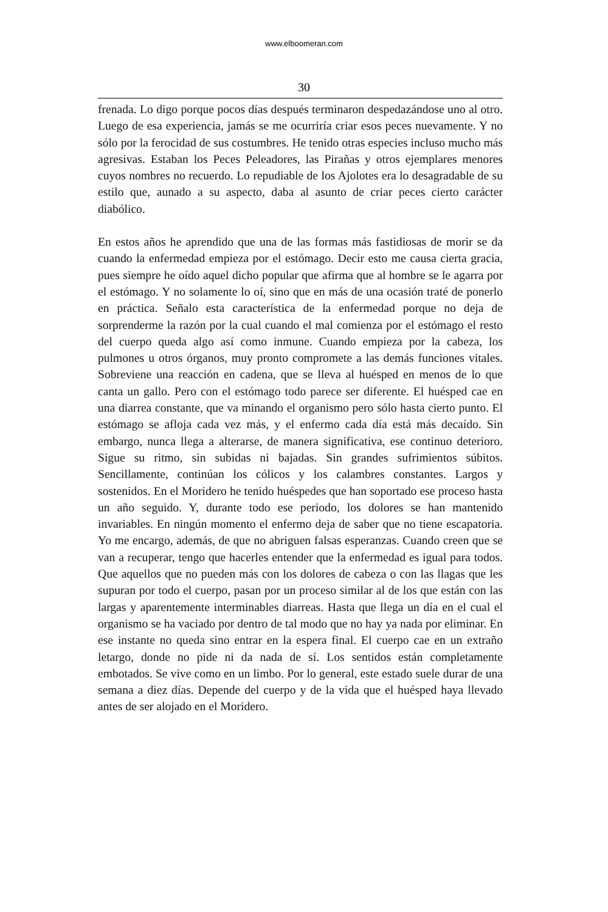www.elboomeran.com
30
frenada. Lo digo porque pocos días después terminaron despedazándose uno al otro. Luego de esa experiencia, jamás se me ocurriría criar esos peces nuevamente. Y no sólo por la ferocidad de sus costumbres. He tenido otras especies incluso mucho más agresivas. Estaban los Peces Peleadores, las Pirañas y otros ejemplares menores cuyos nombres no recuerdo. Lo repudiable de los Ajolotes era lo desagradable de su estilo que, aunado a su aspecto, daba al asunto de criar peces cierto carácter diabólico.
En estos años he aprendido que una de las formas más fastidiosas de morir se da cuando la enfermedad empieza por el estómago. Decir esto me causa cierta gracia, pues siempre he oído aquel dicho popular que afirma que al hombre se le agarra por el estómago. Y no solamente lo oí, sino que en más de una ocasión traté de ponerlo en práctica. Señalo esta característica de la enfermedad porque no deja de sorprenderme la razón por la cual cuando el mal comienza por el estómago el resto del cuerpo queda algo así como inmune. Cuando empieza por la cabeza, los pulmones u otros órganos, muy pronto compromete a las demás funciones vitales. Sobreviene una reacción en cadena, que se lleva al huésped en menos de lo que canta un gallo. Pero con el estómago todo parece ser diferente. El huésped cae en una diarrea constante, que va minando el organismo pero sólo hasta cierto punto. El estómago se afloja cada vez más, y el enfermo cada día está más decaído. Sin embargo, nunca llega a alterarse, de manera significativa, ese continuo deterioro. Sigue su ritmo, sin subidas ni bajadas. Sin grandes sufrimientos súbitos. Sencillamente, continúan los cólicos y los calambres constantes. Largos y sostenidos. En el Moridero he tenido huéspedes que han soportado ese proceso hasta un año seguido. Y, durante todo ese periodo, los dolores se han mantenido invariables. En ningún momento el enfermo deja de saber que no tiene escapatoria. Yo me encargo, además, de que no abriguen falsas esperanzas. Cuando creen que se van a recuperar, tengo que hacerles entender que la enfermedad es igual para todos. Que aquellos que no pueden más con los dolores de cabeza o con las llagas que les supuran por todo el cuerpo, pasan por un proceso similar al de los que están con las largas y aparentemente interminables diarreas. Hasta que llega un día en el cual el organismo se ha vaciado por dentro de tal modo que no hay ya nada por eliminar. En ese instante no queda sino entrar en la espera final. El cuerpo cae en un extraño letargo, donde no pide ni da nada de sí. Los sentidos están completamente embotados. Se vive como en un limbo. Por lo general, este estado suele durar de una semana a diez días. Depende del cuerpo y de la vida que el huésped haya llevado antes de ser alojado en el Moridero.